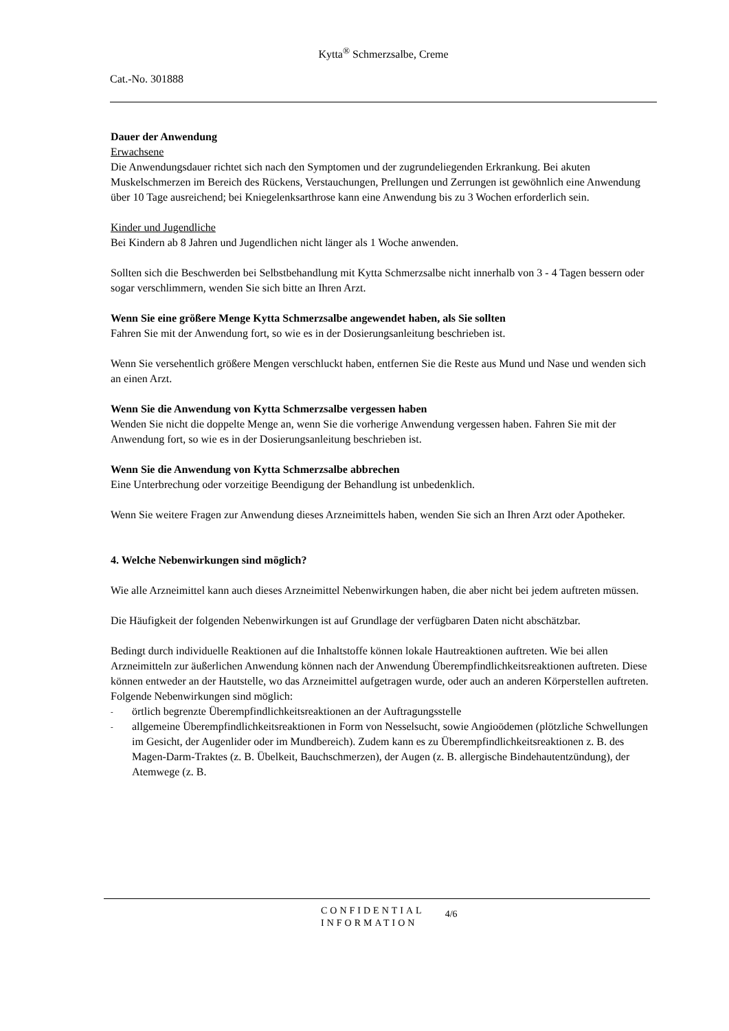Kytta<sup>®</sup> Schmerzsalbe, Creme
Cat.-No. 301888
Dauer der Anwendung
Erwachsene
Die Anwendungsdauer richtet sich nach den Symptomen und der zugrundeliegenden Erkrankung. Bei akuten Muskelschmerzen im Bereich des Rückens, Verstauchungen, Prellungen und Zerrungen ist gewöhnlich eine Anwendung über 10 Tage ausreichend; bei Kniegelenksarthrose kann eine Anwendung bis zu 3 Wochen erforderlich sein.
Kinder und Jugendliche
Bei Kindern ab 8 Jahren und Jugendlichen nicht länger als 1 Woche anwenden.
Sollten sich die Beschwerden bei Selbstbehandlung mit Kytta Schmerzsalbe nicht innerhalb von 3 - 4 Tagen bessern oder sogar verschlimmern, wenden Sie sich bitte an Ihren Arzt.
Wenn Sie eine größere Menge Kytta Schmerzsalbe angewendet haben, als Sie sollten
Fahren Sie mit der Anwendung fort, so wie es in der Dosierungsanleitung beschrieben ist.
Wenn Sie versehentlich größere Mengen verschluckt haben, entfernen Sie die Reste aus Mund und Nase und wenden sich an einen Arzt.
Wenn Sie die Anwendung von Kytta Schmerzsalbe vergessen haben
Wenden Sie nicht die doppelte Menge an, wenn Sie die vorherige Anwendung vergessen haben. Fahren Sie mit der Anwendung fort, so wie es in der Dosierungsanleitung beschrieben ist.
Wenn Sie die Anwendung von Kytta Schmerzsalbe abbrechen
Eine Unterbrechung oder vorzeitige Beendigung der Behandlung ist unbedenklich.
Wenn Sie weitere Fragen zur Anwendung dieses Arzneimittels haben, wenden Sie sich an Ihren Arzt oder Apotheker.
4. Welche Nebenwirkungen sind möglich?
Wie alle Arzneimittel kann auch dieses Arzneimittel Nebenwirkungen haben, die aber nicht bei jedem auftreten müssen.
Die Häufigkeit der folgenden Nebenwirkungen ist auf Grundlage der verfügbaren Daten nicht abschätzbar.
Bedingt durch individuelle Reaktionen auf die Inhaltstoffe können lokale Hautreaktionen auftreten. Wie bei allen Arzneimitteln zur äußerlichen Anwendung können nach der Anwendung Überempfindlichkeitsreaktionen auftreten. Diese können entweder an der Hautstelle, wo das Arzneimittel aufgetragen wurde, oder auch an anderen Körperstellen auftreten.
Folgende Nebenwirkungen sind möglich:
- örtlich begrenzte Überempfindlichkeitsreaktionen an der Auftragungsstelle
- allgemeine Überempfindlichkeitsreaktionen in Form von Nesselsucht, sowie Angioödemen (plötzliche Schwellungen im Gesicht, der Augenlider oder im Mundbereich). Zudem kann es zu Überempfindlichkeitsreaktionen z. B. des Magen-Darm-Traktes (z. B. Übelkeit, Bauchschmerzen), der Augen (z. B. allergische Bindehautentzündung), der Atemwege (z. B.
CONFIDENTIAL
INFORMATION
4/6